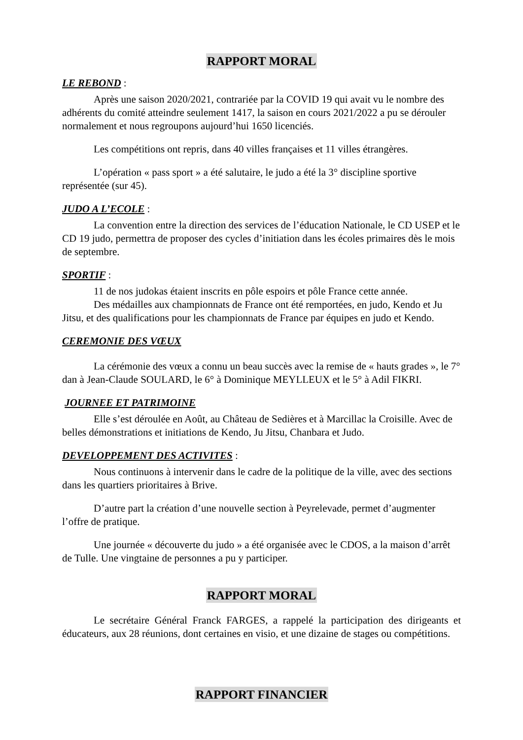RAPPORT MORAL
LE REBOND :
Après une saison 2020/2021, contrariée par la COVID 19 qui avait vu le nombre des adhérents du comité atteindre seulement 1417, la saison en cours 2021/2022 a pu se dérouler normalement et nous regroupons aujourd’hui 1650 licenciés.
Les compétitions ont repris, dans 40 villes françaises et 11 villes étrangères.
L’opération « pass sport » a été salutaire, le judo a été la 3° discipline sportive représentée (sur 45).
JUDO A L’ECOLE :
La convention entre la direction des services de l’éducation Nationale, le CD USEP et le CD 19 judo, permettra de proposer des cycles d’initiation dans les écoles primaires dès le mois de septembre.
SPORTIF :
11 de nos judokas étaient inscrits en pôle espoirs et pôle France cette année.
Des médailles aux championnats de France ont été remportées, en judo, Kendo et Ju Jitsu, et des qualifications pour les championnats de France par équipes en judo et Kendo.
CEREMONIE DES VŒUX
La cérémonie des vœux a connu un beau succès avec la remise de « hauts grades », le 7° dan à Jean-Claude SOULARD, le 6° à Dominique MEYLLEUX et le 5° à Adil FIKRI.
JOURNEE ET PATRIMOINE
Elle s’est déroulée en Août, au Château de Sedières et à Marcillac la Croisille. Avec de belles démonstrations et initiations de Kendo, Ju Jitsu, Chanbara et Judo.
DEVELOPPEMENT DES ACTIVITES :
Nous continuons à intervenir dans le cadre de la politique de la ville, avec des sections dans les quartiers prioritaires à Brive.
D’autre part la création d’une nouvelle section à Peyrelevade, permet d’augmenter l’offre de pratique.
Une journée « découverte du judo » a été organisée avec le CDOS, a la maison d’arrêt de Tulle. Une vingtaine de personnes a pu y participer.
RAPPORT MORAL
Le secrétaire Général Franck FARGES, a rappelé la participation des dirigeants et éducateurs, aux 28 réunions, dont certaines en visio, et une dizaine de stages ou compétitions.
RAPPORT FINANCIER